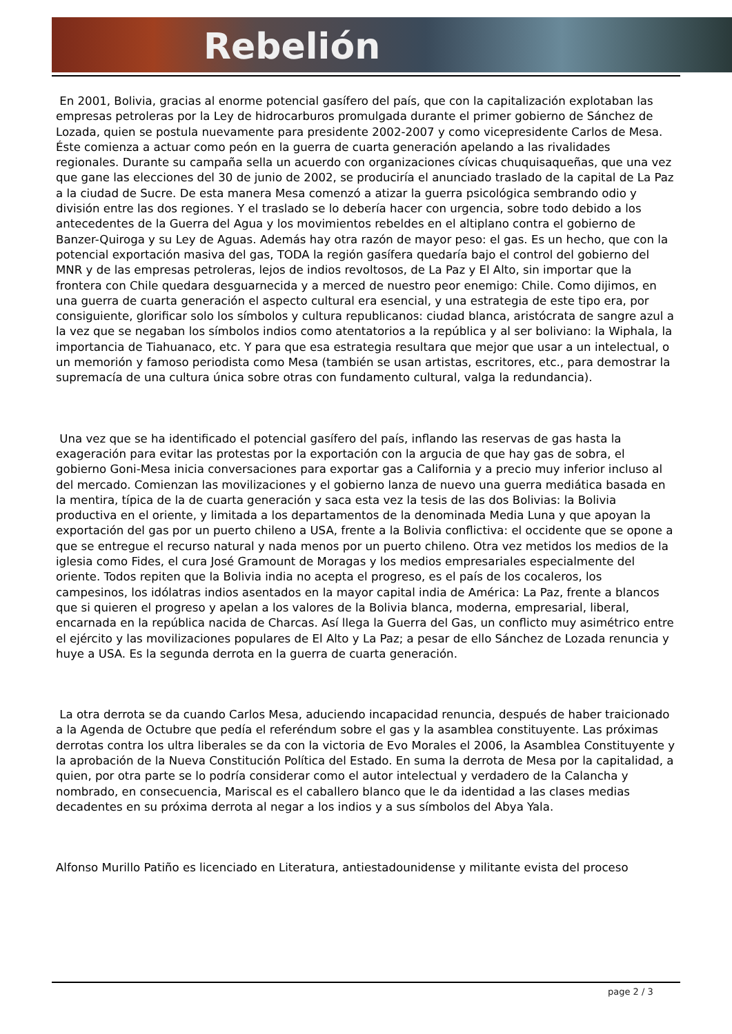Rebelión
En 2001, Bolivia, gracias al enorme potencial gasífero del país, que con la capitalización explotaban las empresas petroleras por la Ley de hidrocarburos promulgada durante el primer gobierno de Sánchez de Lozada, quien se postula nuevamente para presidente 2002-2007 y como vicepresidente Carlos de Mesa. Éste comienza a actuar como peón en la guerra de cuarta generación apelando a las rivalidades regionales. Durante su campaña sella un acuerdo con organizaciones cívicas chuquisaqueñas, que una vez que gane las elecciones del 30 de junio de 2002, se produciría el anunciado traslado de la capital de La Paz a la ciudad de Sucre. De esta manera Mesa comenzó a atizar la guerra psicológica sembrando odio y división entre las dos regiones. Y el traslado se lo debería hacer con urgencia, sobre todo debido a los antecedentes de la Guerra del Agua y los movimientos rebeldes en el altiplano contra el gobierno de Banzer-Quiroga y su Ley de Aguas. Además hay otra razón de mayor peso: el gas. Es un hecho, que con la potencial exportación masiva del gas, TODA la región gasífera quedaría bajo el control del gobierno del MNR y de las empresas petroleras, lejos de indios revoltosos, de La Paz y El Alto, sin importar que la frontera con Chile quedara desguarnecida y a merced de nuestro peor enemigo: Chile. Como dijimos, en una guerra de cuarta generación el aspecto cultural era esencial, y una estrategia de este tipo era, por consiguiente, glorificar solo los símbolos y cultura republicanos: ciudad blanca, aristócrata de sangre azul a la vez que se negaban los símbolos indios como atentatorios a la república y al ser boliviano: la Wiphala, la importancia de Tiahuanaco, etc. Y para que esa estrategia resultara que mejor que usar a un intelectual, o un memorión y famoso periodista como Mesa (también se usan artistas, escritores, etc., para demostrar la supremacía de una cultura única sobre otras con fundamento cultural, valga la redundancia).
Una vez que se ha identificado el potencial gasífero del país, inflando las reservas de gas hasta la exageración para evitar las protestas por la exportación con la argucia de que hay gas de sobra, el gobierno Goni-Mesa inicia conversaciones para exportar gas a California y a precio muy inferior incluso al del mercado. Comienzan las movilizaciones y el gobierno lanza de nuevo una guerra mediática basada en la mentira, típica de la de cuarta generación y saca esta vez la tesis de las dos Bolivias: la Bolivia productiva en el oriente, y limitada a los departamentos de la denominada Media Luna y que apoyan la exportación del gas por un puerto chileno a USA, frente a la Bolivia conflictiva: el occidente que se opone a que se entregue el recurso natural y nada menos por un puerto chileno. Otra vez metidos los medios de la iglesia como Fides, el cura José Gramount de Moragas y los medios empresariales especialmente del oriente. Todos repiten que la Bolivia india no acepta el progreso, es el país de los cocaleros, los campesinos, los idólatras indios asentados en la mayor capital india de América: La Paz, frente a blancos que si quieren el progreso y apelan a los valores de la Bolivia blanca, moderna, empresarial, liberal, encarnada en la república nacida de Charcas. Así llega la Guerra del Gas, un conflicto muy asimétrico entre el ejército y las movilizaciones populares de El Alto y La Paz; a pesar de ello Sánchez de Lozada renuncia y huye a USA. Es la segunda derrota en la guerra de cuarta generación.
La otra derrota se da cuando Carlos Mesa, aduciendo incapacidad renuncia, después de haber traicionado a la Agenda de Octubre que pedía el referéndum sobre el gas y la asamblea constituyente. Las próximas derrotas contra los ultra liberales se da con la victoria de Evo Morales el 2006, la Asamblea Constituyente y la aprobación de la Nueva Constitución Política del Estado. En suma la derrota de Mesa por la capitalidad, a quien, por otra parte se lo podría considerar como el autor intelectual y verdadero de la Calancha y nombrado, en consecuencia, Mariscal es el caballero blanco que le da identidad a las clases medias decadentes en su próxima derrota al negar a los indios y a sus símbolos del Abya Yala.
Alfonso Murillo Patiño es licenciado en Literatura, antiestadounidense y militante evista del proceso
page 2 / 3